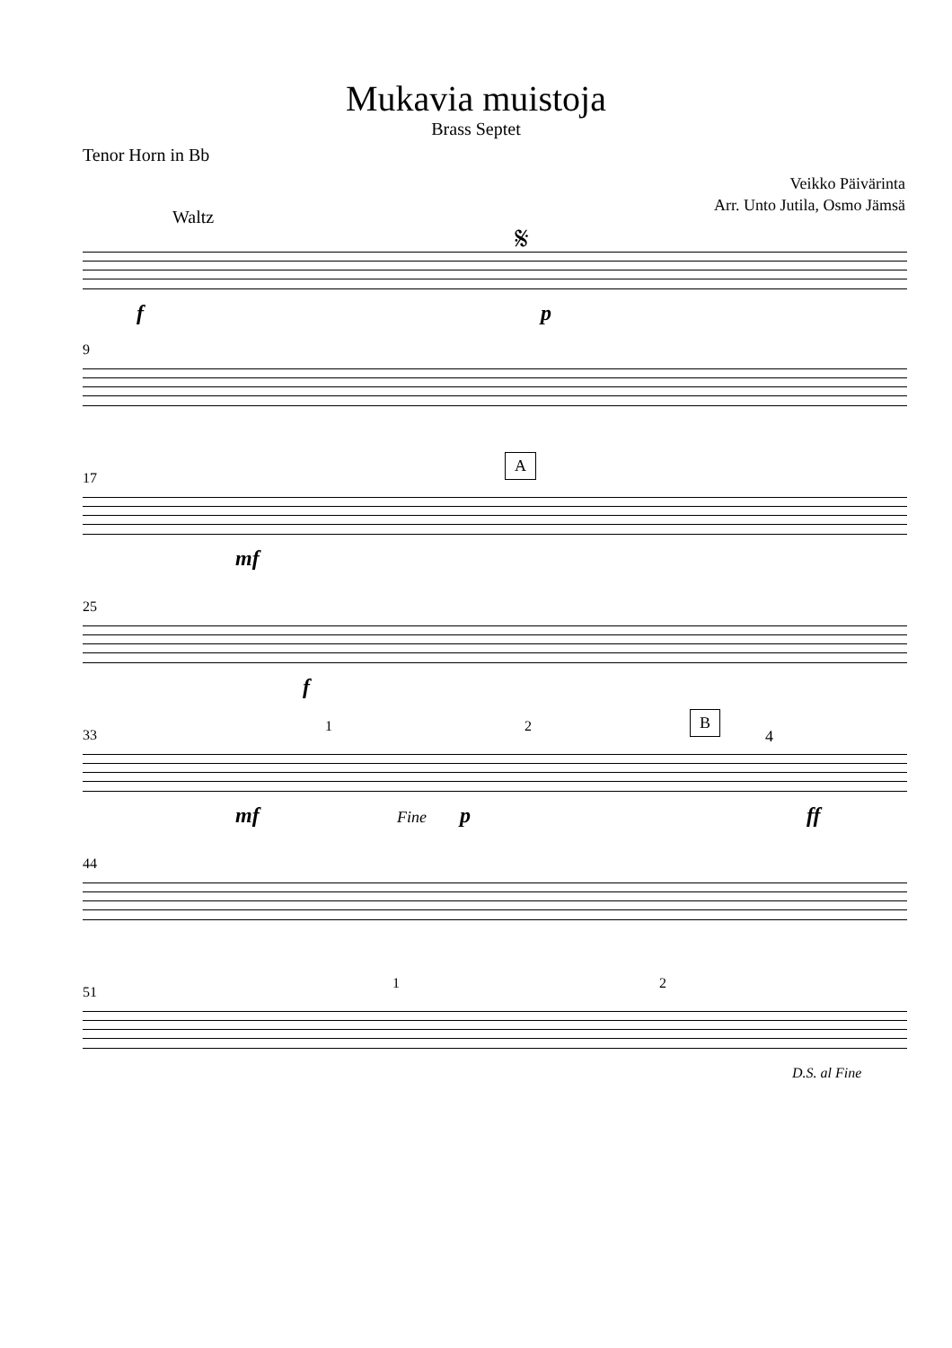Mukavia muistoja
Brass Septet
Tenor Horn in Bb
Veikko Päivärinta
Arr. Unto Jutila, Osmo Jämsä
Waltz 𝄋
f p
9
17
A
mf
25
f
33
1 2 B
4
mf Fine p ff
44
51
1 2
D.S. al Fine